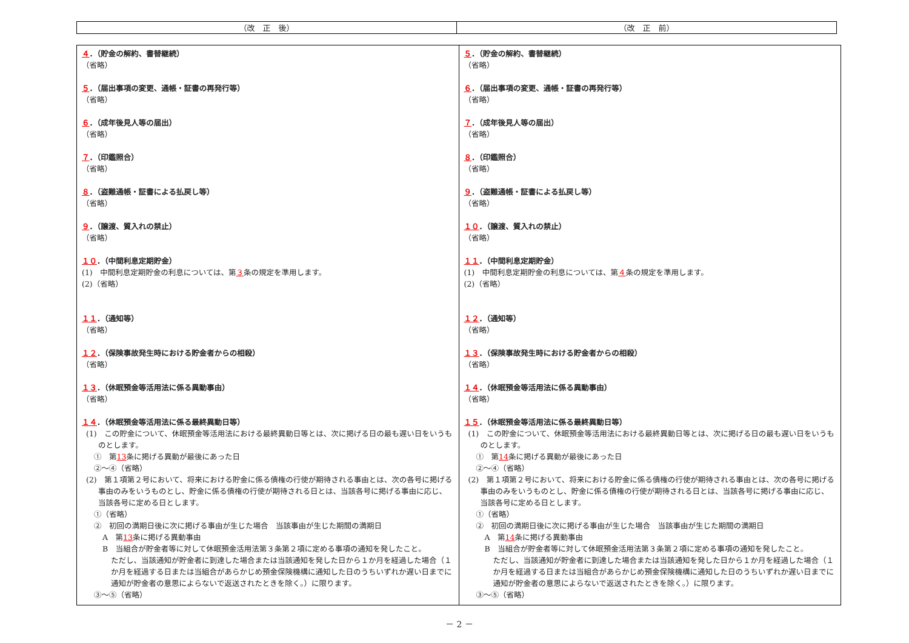| （改 正 後） | （改 正 前） |
| ４ ．（貯金の解約、書替継続） （省略） ５ ．（届出事項の変更、通帳・証書の再発行等） （省略） ６ ．（成年後見人等の届出） （省略） ７ ．（印鑑照合） （省略） ８ ．（盗難通帳・証書による払戻し等） （省略） ９ ．（譲渡、質入れの禁止） （省略） １０ ．（中間利息定期貯金） (1) 中間利息定期貯金の利息については、第 ３ 条の規定を準用します。 (2)（省略） １１ ．（通知等） （省略） １２ ．（保険事故発生時における貯金者からの相殺） （省略） １３ ．（休眠預金等活用法に係る異動事由） （省略） １４ ．（休眠預金等活用法に係る最終異動日等） (1) この貯金について、休眠預金等活用法における最終異動日等とは、次に掲げる日の最も遅い日をいうものとします。 ① 第 13 条に掲げる異動が最後にあった日 ②～④（省略） (2) 第１項第２号において、将来における貯金に係る債権の行使が期待される事由とは、次の各号に掲げる事由のみをいうものとし、貯金に係る債権の行使が期待される日とは、当該各号に掲げる事由に応じ、当該各号に定める日とします。 ①（省略） ② 初回の満期日後に次に掲げる事由が生じた場合 当該事由が生じた期間の満期日 A 第 13 条に掲げる異動事由 B 当組合が貯金者等に対して休眠預金活用法第３条第２項に定める事項の通知を発したこと。 ただし、当該通知が貯金者に到達した場合または当該通知を発した日から１か月を経過した場合（１か月を経過する日または当組合があらかじめ預金保険機構に通知した日のうちいずれか遅い日までに通知が貯金者の意思によらないで返送されたときを除く。）に限ります。 ③～⑤（省略） | ５ ．（貯金の解約、書替継続） （省略） ６ ．（届出事項の変更、通帳・証書の再発行等） （省略） ７ ．（成年後見人等の届出） （省略） ８ ．（印鑑照合） （省略） ９ ．（盗難通帳・証書による払戻し等） （省略） １０ ．（譲渡、質入れの禁止） （省略） １１ ．（中間利息定期貯金） (1) 中間利息定期貯金の利息については、第 ４ 条の規定を準用します。 (2)（省略） １２ ．（通知等） （省略） １３ ．（保険事故発生時における貯金者からの相殺） （省略） １４ ．（休眠預金等活用法に係る異動事由） （省略） １５ ．（休眠預金等活用法に係る最終異動日等） (1) この貯金について、休眠預金等活用法における最終異動日等とは、次に掲げる日の最も遅い日をいうものとします。 ① 第 14 条に掲げる異動が最後にあった日 ②～④（省略） (2) 第１項第２号において、将来における貯金に係る債権の行使が期待される事由とは、次の各号に掲げる事由のみをいうものとし、貯金に係る債権の行使が期待される日とは、当該各号に掲げる事由に応じ、当該各号に定める日とします。 ①（省略） ② 初回の満期日後に次に掲げる事由が生じた場合 当該事由が生じた期間の満期日 A 第 14 条に掲げる異動事由 B 当組合が貯金者等に対して休眠預金活用法第３条第２項に定める事項の通知を発したこと。 ただし、当該通知が貯金者に到達した場合または当該通知を発した日から１か月を経過した場合（１か月を経過する日または当組合があらかじめ預金保険機構に通知した日のうちいずれか遅い日までに通知が貯金者の意思によらないで返送されたときを除く。）に限ります。 ③～⑤（省略） |
－ 2 －